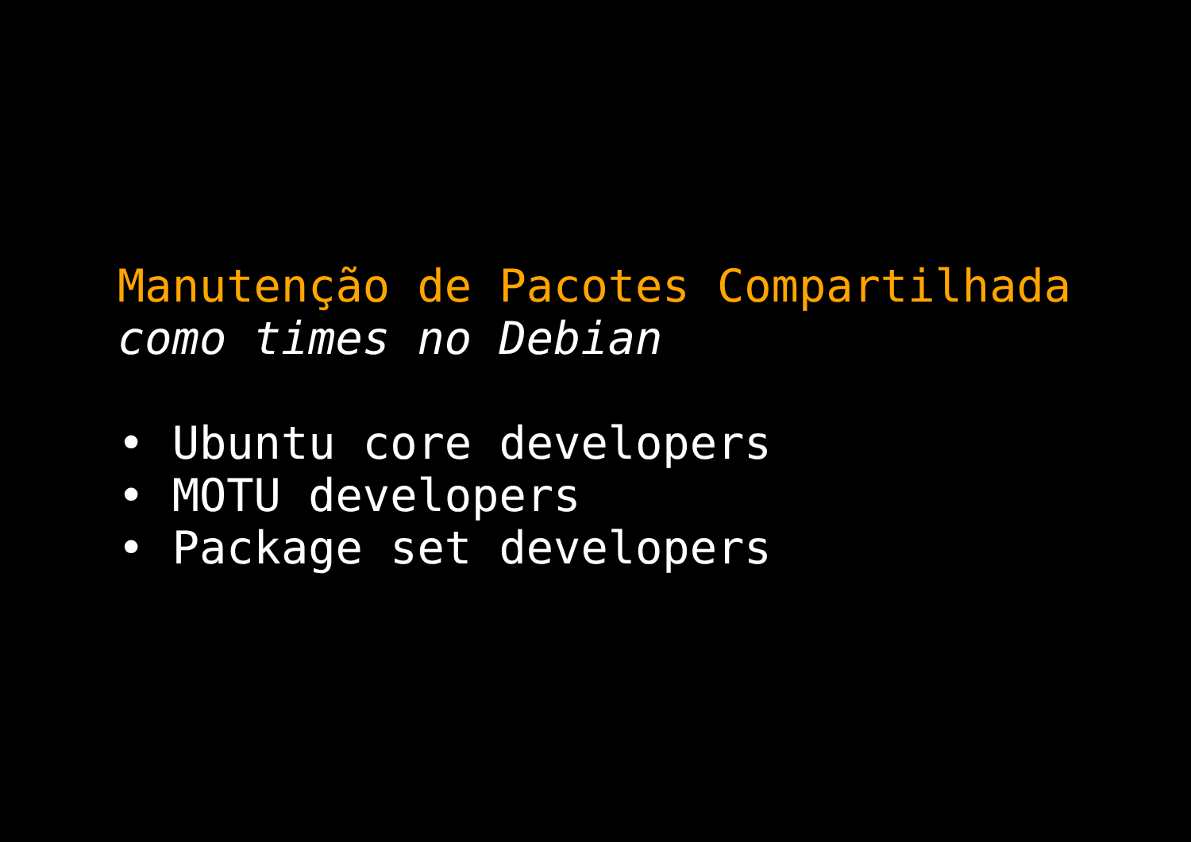Manutenção de Pacotes Compartilhada
como times no Debian
• Ubuntu core developers
• MOTU developers
• Package set developers